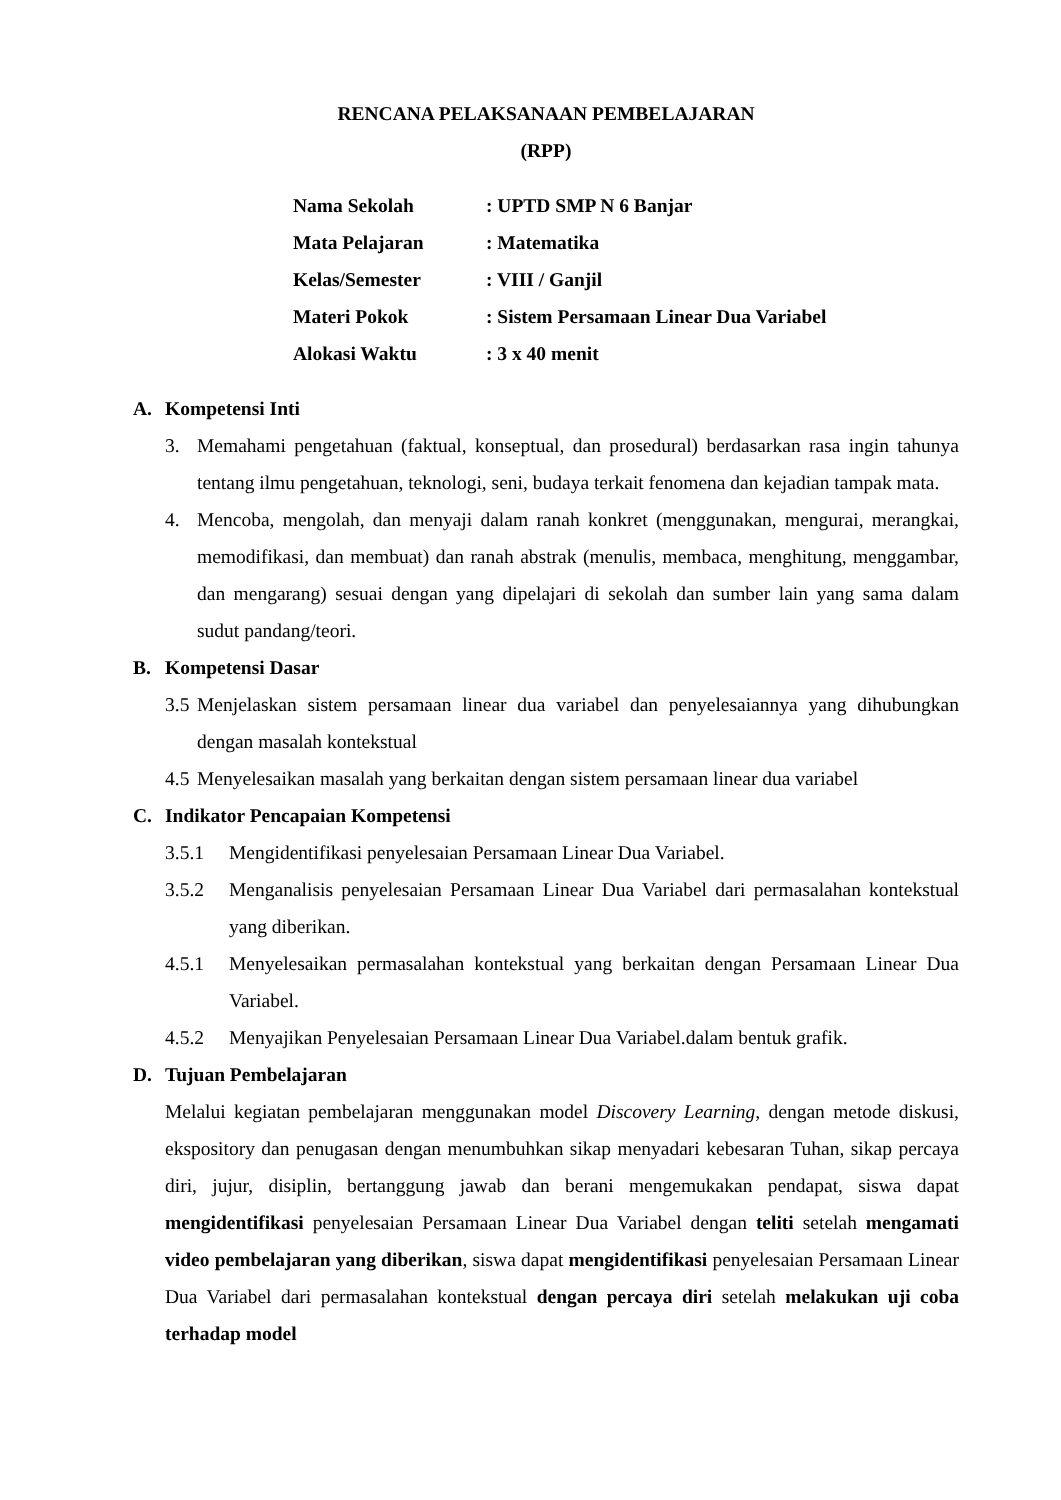RENCANA PELAKSANAAN PEMBELAJARAN
(RPP)
Nama Sekolah: UPTD SMP N 6 Banjar
Mata Pelajaran: Matematika
Kelas/Semester: VIII / Ganjil
Materi Pokok: Sistem Persamaan Linear Dua Variabel
Alokasi Waktu: 3 x 40 menit
A. Kompetensi Inti
3. Memahami pengetahuan (faktual, konseptual, dan prosedural) berdasarkan rasa ingin tahunya tentang ilmu pengetahuan, teknologi, seni, budaya terkait fenomena dan kejadian tampak mata.
4. Mencoba, mengolah, dan menyaji dalam ranah konkret (menggunakan, mengurai, merangkai, memodifikasi, dan membuat) dan ranah abstrak (menulis, membaca, menghitung, menggambar, dan mengarang) sesuai dengan yang dipelajari di sekolah dan sumber lain yang sama dalam sudut pandang/teori.
B. Kompetensi Dasar
3.5 Menjelaskan sistem persamaan linear dua variabel dan penyelesaiannya yang dihubungkan dengan masalah kontekstual
4.5 Menyelesaikan masalah yang berkaitan dengan sistem persamaan linear dua variabel
C. Indikator Pencapaian Kompetensi
3.5.1 Mengidentifikasi penyelesaian Persamaan Linear Dua Variabel.
3.5.2 Menganalisis penyelesaian Persamaan Linear Dua Variabel dari permasalahan kontekstual yang diberikan.
4.5.1 Menyelesaikan permasalahan kontekstual yang berkaitan dengan Persamaan Linear Dua Variabel.
4.5.2 Menyajikan Penyelesaian Persamaan Linear Dua Variabel.dalam bentuk grafik.
D. Tujuan Pembelajaran
Melalui kegiatan pembelajaran menggunakan model Discovery Learning, dengan metode diskusi, ekspository dan penugasan dengan menumbuhkan sikap menyadari kebesaran Tuhan, sikap percaya diri, jujur, disiplin, bertanggung jawab dan berani mengemukakan pendapat, siswa dapat mengidentifikasi penyelesaian Persamaan Linear Dua Variabel dengan teliti setelah mengamati video pembelajaran yang diberikan, siswa dapat mengidentifikasi penyelesaian Persamaan Linear Dua Variabel dari permasalahan kontekstual dengan percaya diri setelah melakukan uji coba terhadap model